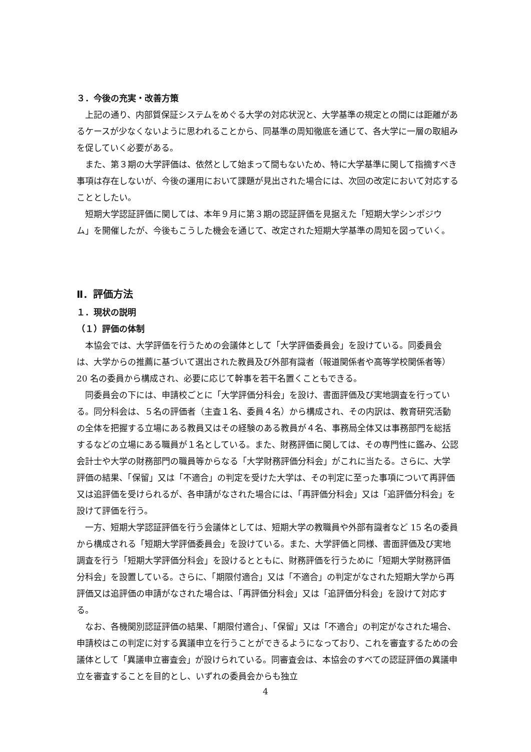３．今後の充実・改善方策
上記の通り、内部質保証システムをめぐる大学の対応状況と、大学基準の規定との間には距離があるケースが少なくないように思われることから、同基準の周知徹底を通じて、各大学に一層の取組みを促していく必要がある。
また、第３期の大学評価は、依然として始まって間もないため、特に大学基準に関して指摘すべき事項は存在しないが、今後の運用において課題が見出された場合には、次回の改定において対応することとしたい。
短期大学認証評価に関しては、本年９月に第３期の認証評価を見据えた「短期大学シンポジウム」を開催したが、今後もこうした機会を通じて、改定された短期大学基準の周知を図っていく。
Ⅱ．評価方法
１．現状の説明
（１）評価の体制
本協会では、大学評価を行うための会議体として「大学評価委員会」を設けている。同委員会は、大学からの推薦に基づいて選出された教員及び外部有識者（報道関係者や高等学校関係者等）20 名の委員から構成され、必要に応じて幹事を若干名置くこともできる。
同委員会の下には、申請校ごとに「大学評価分科会」を設け、書面評価及び実地調査を行っている。同分科会は、５名の評価者（主査１名、委員４名）から構成され、その内訳は、教育研究活動の全体を把握する立場にある教員又はその経験のある教員が４名、事務局全体又は事務部門を総括するなどの立場にある職員が１名としている。また、財務評価に関しては、その専門性に鑑み、公認会計士や大学の財務部門の職員等からなる「大学財務評価分科会」がこれに当たる。さらに、大学評価の結果、「保留」又は「不適合」の判定を受けた大学は、その判定に至った事項について再評価又は追評価を受けられるが、各申請がなされた場合には、「再評価分科会」又は「追評価分科会」を設けて評価を行う。
一方、短期大学認証評価を行う会議体としては、短期大学の教職員や外部有識者など 15 名の委員から構成される「短期大学評価委員会」を設けている。また、大学評価と同様、書面評価及び実地調査を行う「短期大学評価分科会」を設けるとともに、財務評価を行うために「短期大学財務評価分科会」を設置している。さらに、「期限付適合」又は「不適合」の判定がなされた短期大学から再評価又は追評価の申請がなされた場合は、「再評価分科会」又は「追評価分科会」を設けて対応する。
なお、各機関別認証評価の結果、「期限付適合」、「保留」又は「不適合」の判定がなされた場合、申請校はこの判定に対する異議申立を行うことができるようになっており、これを審査するための会議体として「異議申立審査会」が設けられている。同審査会は、本協会のすべての認証評価の異議申立を審査することを目的とし、いずれの委員会からも独立
4